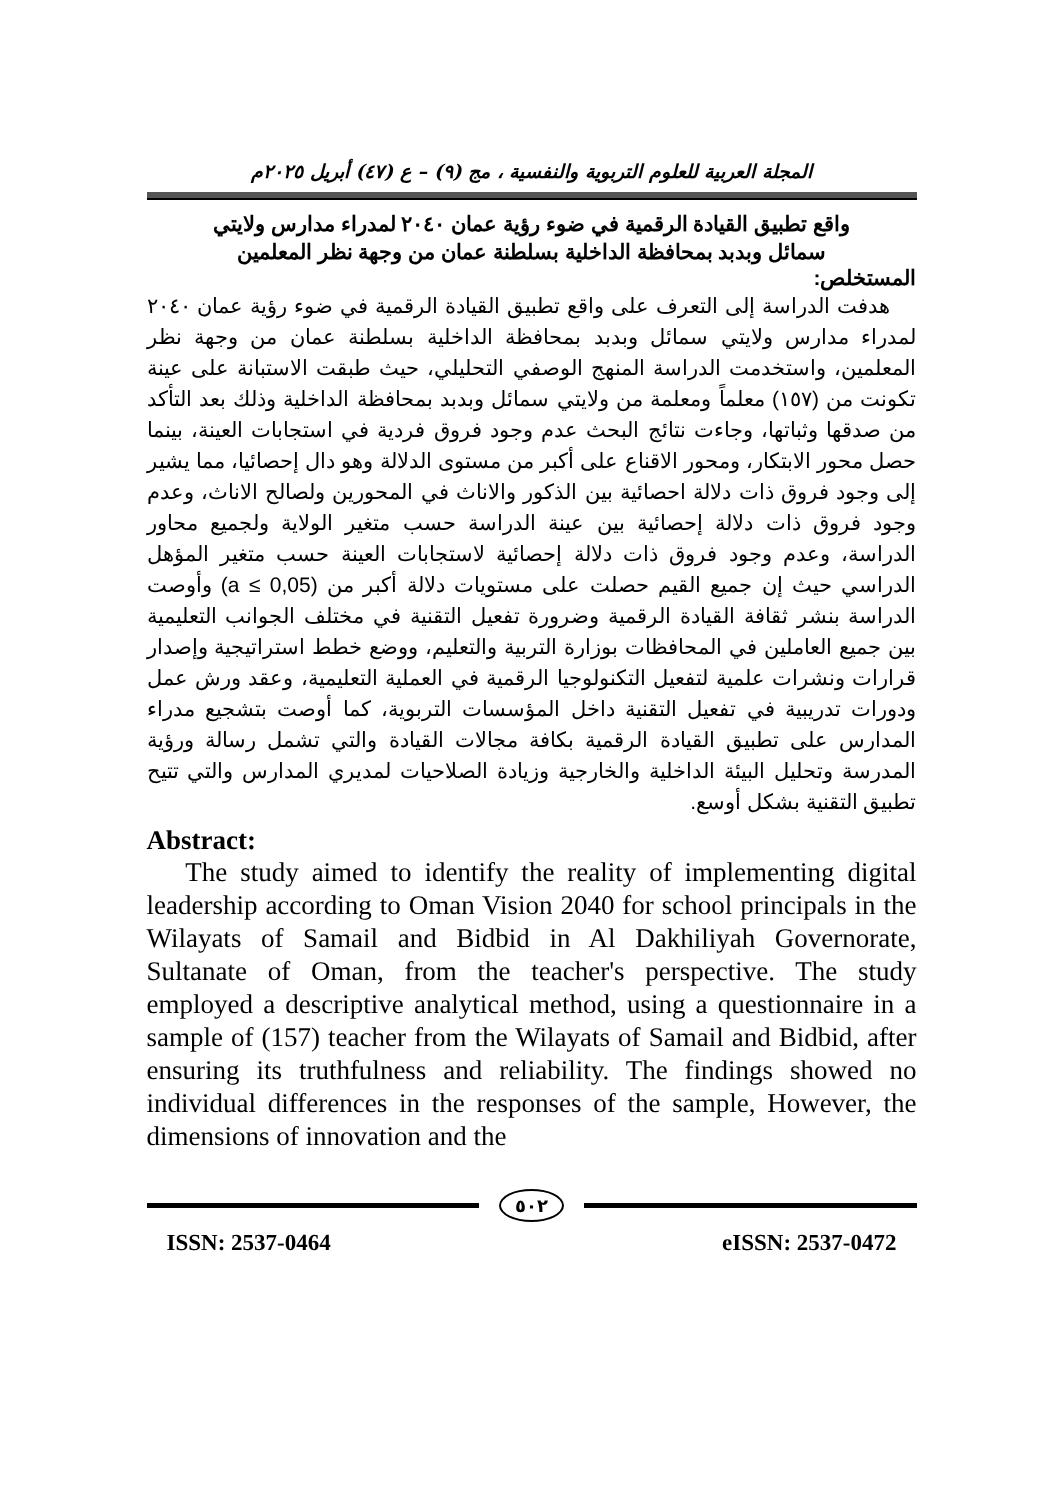المجلة العربية للعلوم التربوية والنفسية ، مج (٩) – ع (٤٧) أبريل ٢٠٢٥م
واقع تطبيق القيادة الرقمية في ضوء رؤية عمان ٢٠٤٠ لمدراء مدارس ولايتي
سمائل وبدبد بمحافظة الداخلية بسلطنة عمان من وجهة نظر المعلمين
المستخلص:
هدفت الدراسة إلى التعرف على واقع تطبيق القيادة الرقمية في ضوء رؤية عمان ٢٠٤٠ لمدراء مدارس ولايتي سمائل وبدبد بمحافظة الداخلية بسلطنة عمان من وجهة نظر المعلمين، واستخدمت الدراسة المنهج الوصفي التحليلي، حيث طبقت الاستبانة على عينة تكونت من (١٥٧) معلماً ومعلمة من ولايتي سمائل وبدبد بمحافظة الداخلية وذلك بعد التأكد من صدقها وثباتها، وجاءت نتائج البحث عدم وجود فروق فردية في استجابات العينة، بينما حصل محور الابتكار، ومحور الاقناع على أكبر من مستوى الدلالة وهو دال إحصائيا، مما يشير إلى وجود فروق ذات دلالة احصائية بين الذكور والاناث في المحورين ولصالح الاناث، وعدم وجود فروق ذات دلالة إحصائية بين عينة الدراسة حسب متغير الولاية ولجميع محاور الدراسة، وعدم وجود فروق ذات دلالة إحصائية لاستجابات العينة حسب متغير المؤهل الدراسي حيث إن جميع القيم حصلت على مستويات دلالة أكبر من (a ≤ 0,05) وأوصت الدراسة بنشر ثقافة القيادة الرقمية وضرورة تفعيل التقنية في مختلف الجوانب التعليمية بين جميع العاملين في المحافظات بوزارة التربية والتعليم، ووضع خطط استراتيجية وإصدار قرارات ونشرات علمية لتفعيل التكنولوجيا الرقمية في العملية التعليمية، وعقد ورش عمل ودورات تدريبية في تفعيل التقنية داخل المؤسسات التربوية، كما أوصت بتشجيع مدراء المدارس على تطبيق القيادة الرقمية بكافة مجالات القيادة والتي تشمل رسالة ورؤية المدرسة وتحليل البيئة الداخلية والخارجية وزيادة الصلاحيات لمديري المدارس والتي تتيح تطبيق التقنية بشكل أوسع.
Abstract:
The study aimed to identify the reality of implementing digital leadership according to Oman Vision 2040 for school principals in the Wilayats of Samail and Bidbid in Al Dakhiliyah Governorate, Sultanate of Oman, from the teacher's perspective. The study employed a descriptive analytical method, using a questionnaire in a sample of (157) teacher from the Wilayats of Samail and Bidbid, after ensuring its truthfulness and reliability. The findings showed no individual differences in the responses of the sample, However, the dimensions of innovation and the
٥٠٢
ISSN: 2537-0464 eISSN: 2537-0472